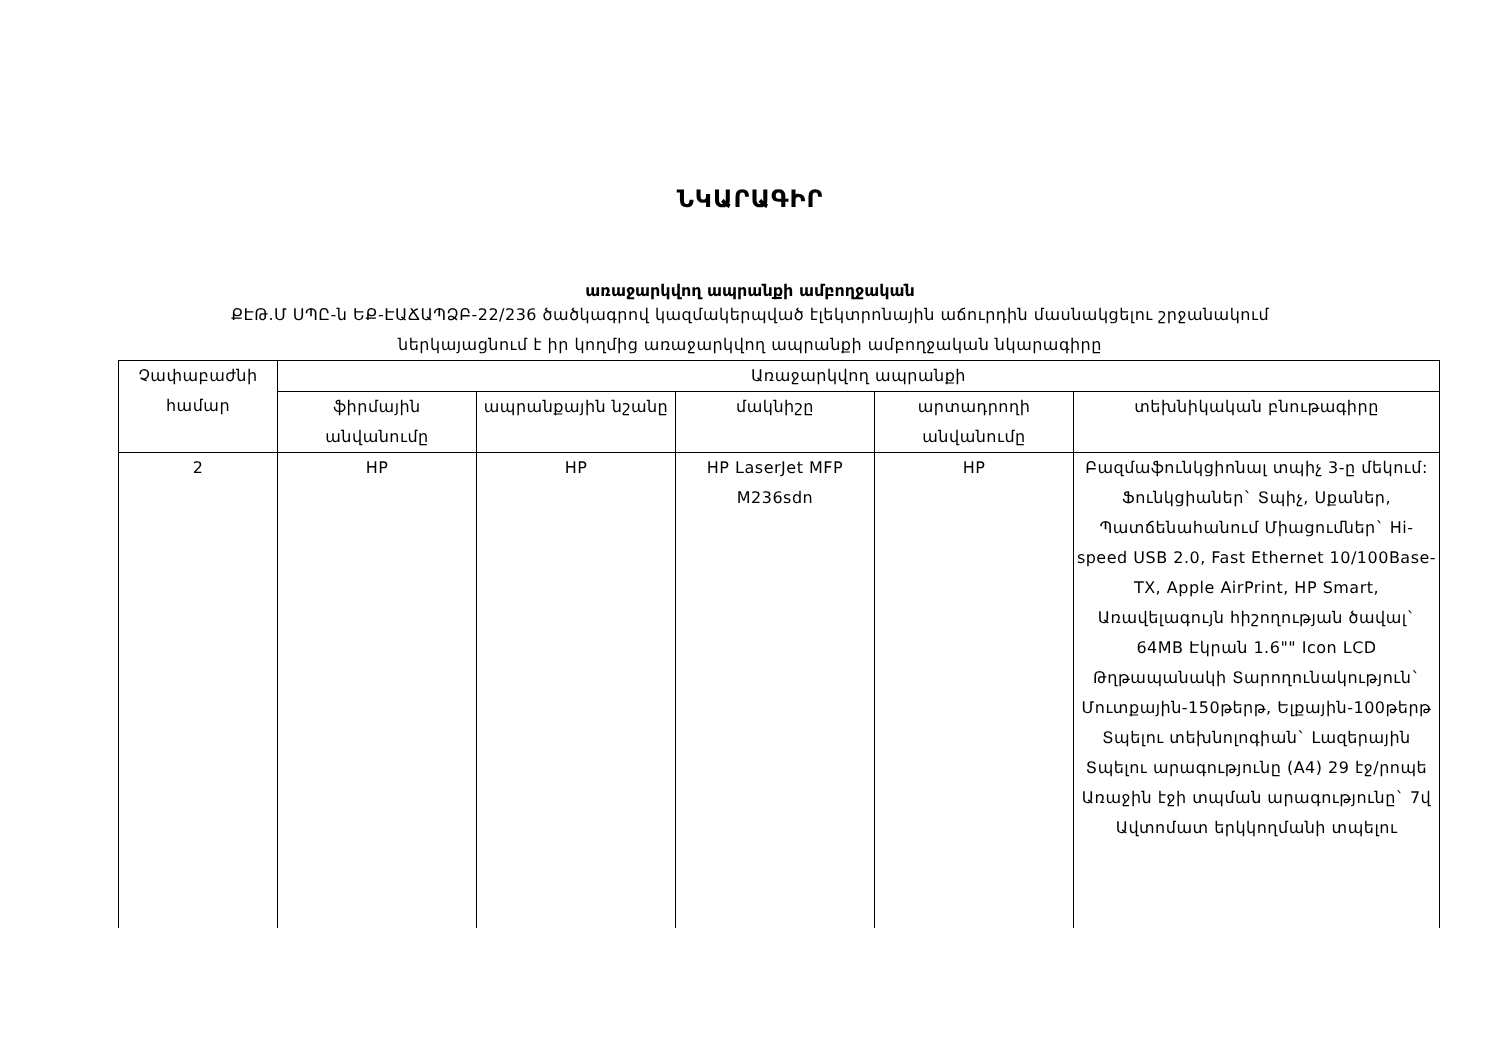ՆԿԱՐԱԳԻՐ
առաջարկվող ապրանքի ամբողջական
ՔԷԹ.Մ ՍՊԸ-ն ԵՔ-ԷԱՃԱՊՁԲ-22/236 ծածկագրով կազմակերպված էլեկտրոնային աճուրդին մասնակցելու շրջանակում
ներկայացնում է իր կողմից առաջարկվող ապրանքի ամբողջական նկարագիրը
| Չափաբաժնի համար | Առաջարկվող ապրանքի | | | | |
| --- | --- | --- | --- | --- | --- |
| | ֆիրմային անվանումը | ապրանքային նշանը | մակնիշը | արտադրողի անվանումը | տեխնիկական բնութագիրը |
| 2 | HP | HP | HP LaserJet MFP M236sdn | HP | Բազմաֆունկցիոնալ տպիչ 3-ը մեկում: Ֆունկցիաներ` Տպիչ, Սքաներ, Պատճենահանում Միացումներ` Hi-speed USB 2.0, Fast Ethernet 10/100Base-TX, Apple AirPrint, HP Smart, Առավելագույն հիշողության ծավալ` 64MB Էկրան 1.6"" Icon LCD Թղթապանակի Տարողունակություն` Մուտքային-150թերթ, Ելքային-100թերթ Տպելու տեխնոլոգիան` Լազերային Տպելու արագությունը (A4) 29 էջ/րոպե Առաջին էջի տպման արագությունը` 7վ Ավտոմատ երկկողմանի տպելու |